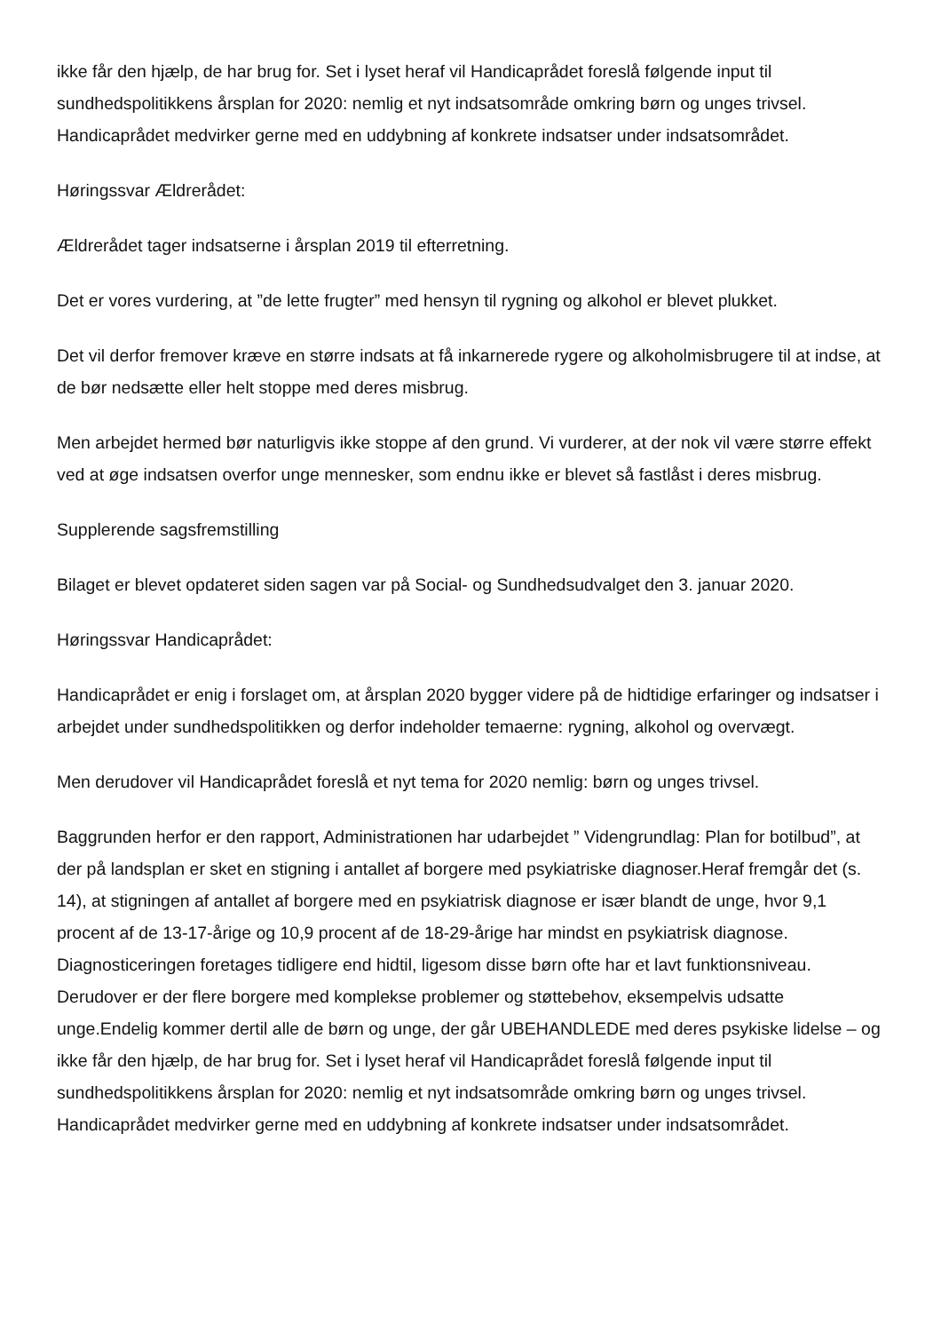ikke får den hjælp, de har brug for. Set i lyset heraf vil Handicaprådet foreslå følgende input til sundhedspolitikkens årsplan for 2020: nemlig et nyt indsatsområde omkring børn og unges trivsel. Handicaprådet medvirker gerne med en uddybning af konkrete indsatser under indsatsområdet.
Høringssvar Ældrerådet:
Ældrerådet tager indsatserne i årsplan 2019 til efterretning.
Det er vores vurdering, at ”de lette frugter” med hensyn til rygning og alkohol er blevet plukket.
Det vil derfor fremover kræve en større indsats at få inkarnerede rygere og alkoholmisbrugere til at indse, at de bør nedsætte eller helt stoppe med deres misbrug.
Men arbejdet hermed bør naturligvis ikke stoppe af den grund. Vi vurderer, at der nok vil være større effekt ved at øge indsatsen overfor unge mennesker, som endnu ikke er blevet så fastlåst i deres misbrug.
Supplerende sagsfremstilling
Bilaget er blevet opdateret siden sagen var på Social- og Sundhedsudvalget den 3. januar 2020.
Høringssvar Handicaprådet:
Handicaprådet er enig i forslaget om, at årsplan 2020 bygger videre på de hidtidige erfaringer og indsatser i arbejdet under sundhedspolitikken og derfor indeholder temaerne: rygning, alkohol og overvægt.
Men derudover vil Handicaprådet foreslå et nyt tema for 2020 nemlig: børn og unges trivsel.
Baggrunden herfor er den rapport, Administrationen har udarbejdet ” Videngrundlag: Plan for botilbud”, at der på landsplan er sket en stigning i antallet af borgere med psykiatriske diagnoser.Heraf fremgår det (s. 14), at stigningen af antallet af borgere med en psykiatrisk diagnose er især blandt de unge, hvor 9,1 procent af de 13-17-årige og 10,9 procent af de 18-29-årige har mindst en psykiatrisk diagnose. Diagnosticeringen foretages tidligere end hidtil, ligesom disse børn ofte har et lavt funktionsniveau. Derudover er der flere borgere med komplekse problemer og støttebehov, eksempelvis udsatte unge.Endelig kommer dertil alle de børn og unge, der går UBEHANDLEDE med deres psykiske lidelse – og ikke får den hjælp, de har brug for. Set i lyset heraf vil Handicaprådet foreslå følgende input til sundhedspolitikkens årsplan for 2020: nemlig et nyt indsatsområde omkring børn og unges trivsel. Handicaprådet medvirker gerne med en uddybning af konkrete indsatser under indsatsområdet.